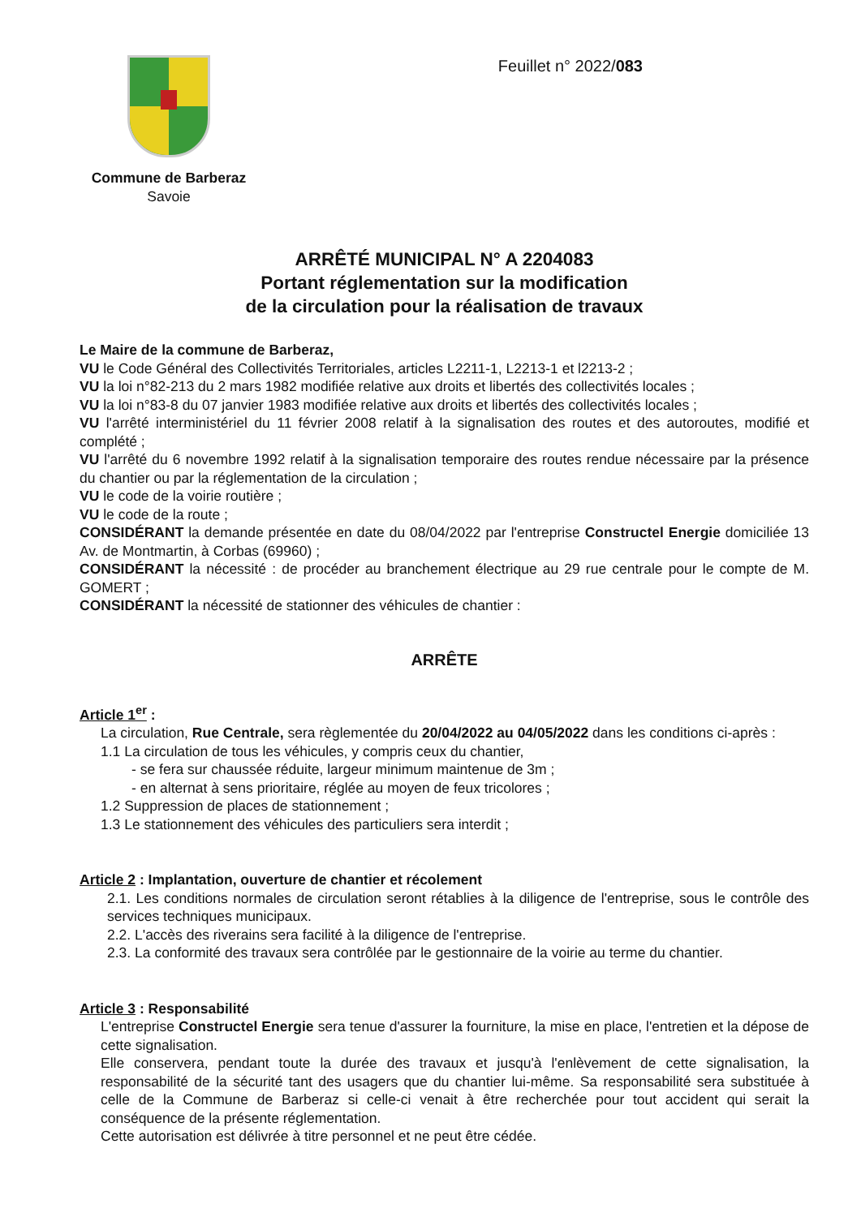Commune de Barberaz
Savoie
Feuillet n° 2022/083
ARRÊTÉ MUNICIPAL N° A 2204083
Portant réglementation sur la modification
de la circulation pour la réalisation de travaux
Le Maire de la commune de Barberaz,
VU le Code Général des Collectivités Territoriales, articles L2211-1, L2213-1 et l2213-2 ;
VU la loi n°82-213 du 2 mars 1982 modifiée relative aux droits et libertés des collectivités locales ;
VU la loi n°83-8 du 07 janvier 1983 modifiée relative aux droits et libertés des collectivités locales ;
VU l'arrêté interministériel du 11 février 2008 relatif à la signalisation des routes et des autoroutes, modifié et complété ;
VU l'arrêté du 6 novembre 1992 relatif à la signalisation temporaire des routes rendue nécessaire par la présence du chantier ou par la réglementation de la circulation ;
VU le code de la voirie routière ;
VU le code de la route ;
CONSIDÉRANT la demande présentée en date du 08/04/2022 par l'entreprise Constructel Energie domiciliée 13 Av. de Montmartin, à Corbas (69960) ;
CONSIDÉRANT la nécessité : de procéder au branchement électrique au 29 rue centrale pour le compte de M. GOMERT ;
CONSIDÉRANT la nécessité de stationner des véhicules de chantier :
ARRÊTE
Article 1<sup>er</sup> :
La circulation, Rue Centrale, sera règlementée du 20/04/2022 au 04/05/2022 dans les conditions ci-après :
1.1 La circulation de tous les véhicules, y compris ceux du chantier,
- se fera sur chaussée réduite, largeur minimum maintenue de 3m ;
- en alternat à sens prioritaire, réglée au moyen de feux tricolores ;
1.2 Suppression de places de stationnement ;
1.3 Le stationnement des véhicules des particuliers sera interdit ;
Article 2 : Implantation, ouverture de chantier et récolement
2.1. Les conditions normales de circulation seront rétablies à la diligence de l'entreprise, sous le contrôle des services techniques municipaux.
2.2. L'accès des riverains sera facilité à la diligence de l'entreprise.
2.3. La conformité des travaux sera contrôlée par le gestionnaire de la voirie au terme du chantier.
Article 3 : Responsabilité
L'entreprise Constructel Energie sera tenue d'assurer la fourniture, la mise en place, l'entretien et la dépose de cette signalisation.
Elle conservera, pendant toute la durée des travaux et jusqu'à l'enlèvement de cette signalisation, la responsabilité de la sécurité tant des usagers que du chantier lui-même. Sa responsabilité sera substituée à celle de la Commune de Barberaz si celle-ci venait à être recherchée pour tout accident qui serait la conséquence de la présente réglementation.
Cette autorisation est délivrée à titre personnel et ne peut être cédée.